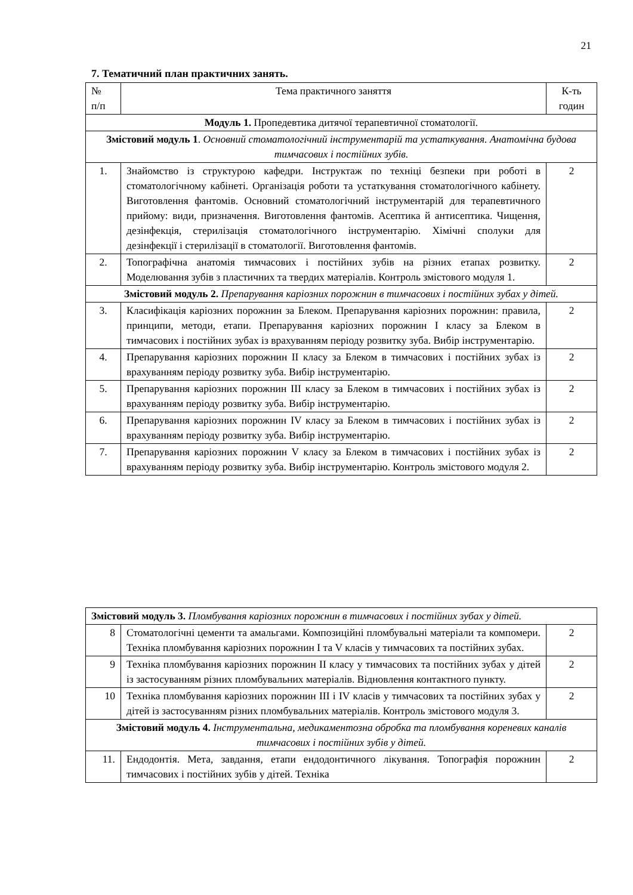21
7. Тематичний план практичних занять.
| № п/п | Тема практичного заняття | К-ть годин |
| --- | --- | --- |
| Модуль 1. Пропедевтика дитячої терапевтичної стоматології. | | |
| Змістовий модуль 1 . Основний стоматологічний інструментарій та устаткування. Анатомічна будова тимчасових і постійних зубів. | | |
| 1. | Знайомство із структурою кафедри. Інструктаж по техніці безпеки при роботі в стоматологічному кабінеті. Організація роботи та устаткування стоматологічного кабінету. Виготовлення фантомів. Основний стоматологічний інструментарій для терапевтичного прийому: види, призначення. Виготовлення фантомів. Асептика й антисептика. Чищення, дезінфекція, стерилізація стоматологічного інструментарію. Хімічні сполуки для дезінфекції і стерилізації в стоматології. Виготовлення фантомів. | 2 |
| 2. | Топографічна анатомія тимчасових і постійних зубів на різних етапах розвитку. Моделювання зубів з пластичних та твердих матеріалів. Контроль змістового модуля 1. | 2 |
| Змістовий модуль 2. Препарування каріозних порожнин в тимчасових і постійних зубах у дітей. | | |
| 3. | Класифікація каріозних порожнин за Блеком. Препарування каріозних порожнин: правила, принципи, методи, етапи. Препарування каріозних порожнин I класу за Блеком в тимчасових і постійних зубах із врахуванням періоду розвитку зуба. Вибір інструментарію. | 2 |
| 4. | Препарування каріозних порожнин II класу за Блеком в тимчасових і постійних зубах із врахуванням періоду розвитку зуба. Вибір інструментарію. | 2 |
| 5. | Препарування каріозних порожнин III класу за Блеком в тимчасових і постійних зубах із врахуванням періоду розвитку зуба. Вибір інструментарію. | 2 |
| 6. | Препарування каріозних порожнин IV класу за Блеком в тимчасових і постійних зубах із врахуванням періоду розвитку зуба. Вибір інструментарію. | 2 |
| 7. | Препарування каріозних порожнин V класу за Блеком в тимчасових і постійних зубах із врахуванням періоду розвитку зуба. Вибір інструментарію. Контроль змістового модуля 2. | 2 |
| Змістовий модуль 3. Пломбування каріозних порожнин в тимчасових і постійних зубах у дітей. | | |
| 8 | Стоматологічні цементи та амальгами. Композиційні пломбувальні матеріали та компомери. Техніка пломбування каріозних порожнин I та V класів у тимчасових та постійних зубах. | 2 |
| 9 | Техніка пломбування каріозних порожнин II класу у тимчасових та постійних зубах у дітей із застосуванням різних пломбувальних матеріалів. Відновлення контактного пункту. | 2 |
| 10 | Техніка пломбування каріозних порожнин III і IV класів у тимчасових та постійних зубах у дітей із застосуванням різних пломбувальних матеріалів. Контроль змістового модуля 3. | 2 |
| Змістовий модуль 4. Інструментальна, медикаментозна обробка та пломбування кореневих каналів тимчасових і постійних зубів у дітей. | | |
| 11. | Ендодонтія. Мета, завдання, етапи ендодонтичного лікування. Топографія порожнин тимчасових і постійних зубів у дітей. Техніка | 2 |